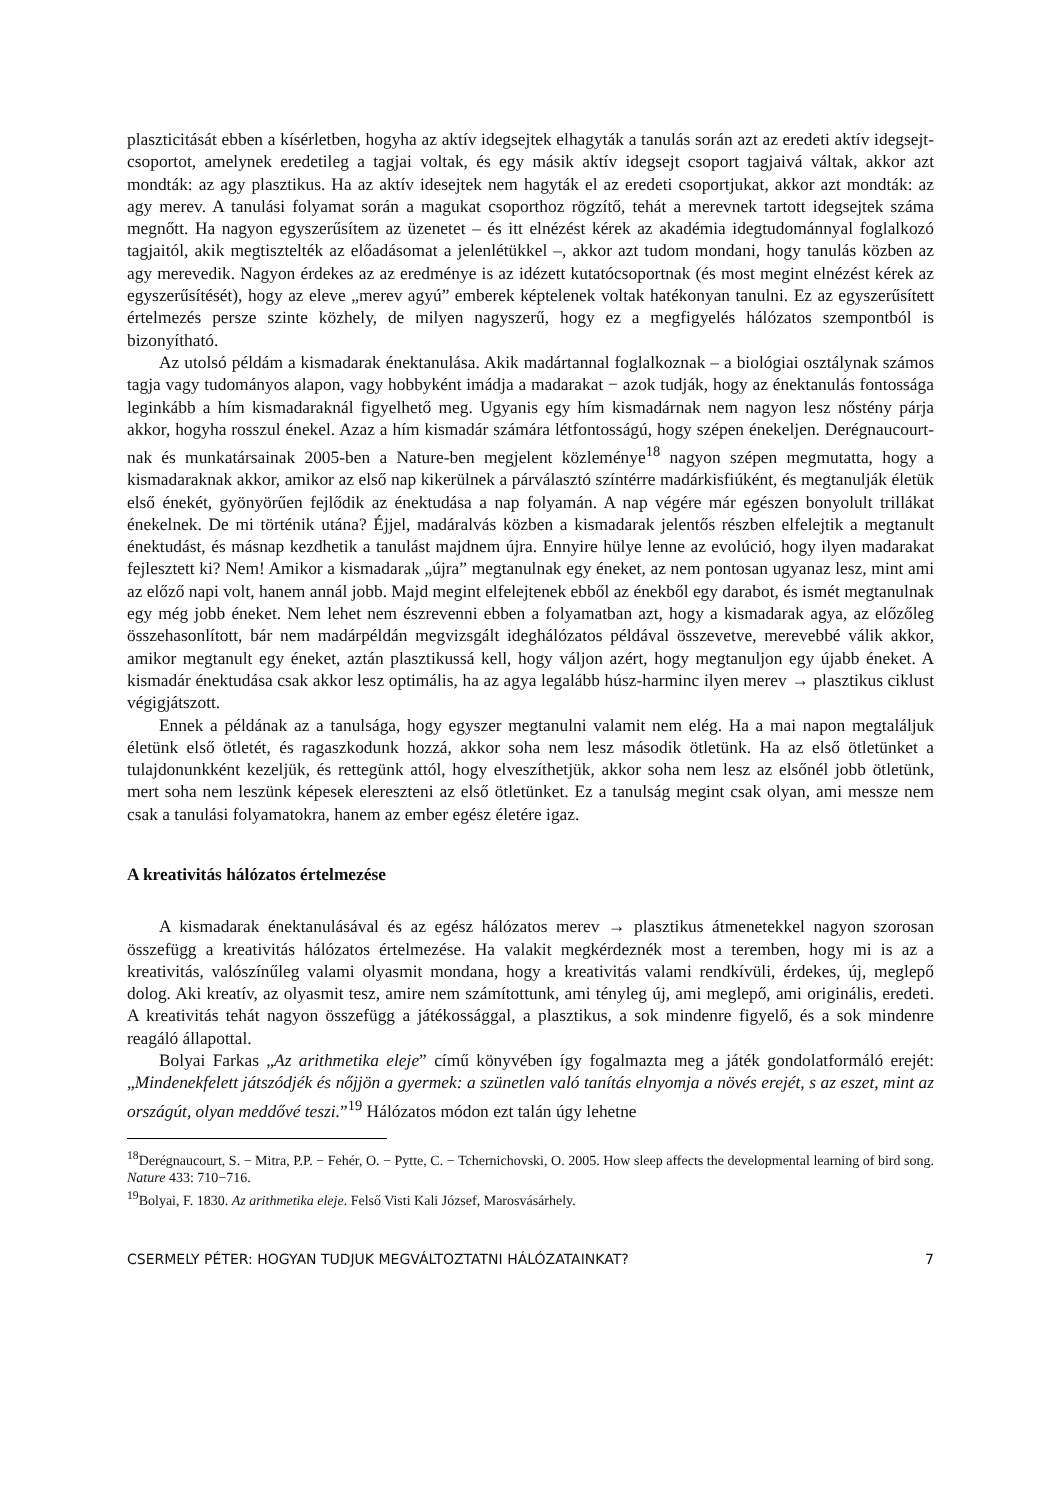plaszticitását ebben a kísérletben, hogyha az aktív idegsejtek elhagyták a tanulás során azt az eredeti aktív idegsejt-csoportot, amelynek eredetileg a tagjai voltak, és egy másik aktív idegsejt csoport tagjaivá váltak, akkor azt mondták: az agy plasztikus. Ha az aktív idesejtek nem hagyták el az eredeti csoportjukat, akkor azt mondták: az agy merev. A tanulási folyamat során a magukat csoporthoz rögzítő, tehát a merevnek tartott idegsejtek száma megnőtt. Ha nagyon egyszerűsítem az üzenetet – és itt elnézést kérek az akadémia idegtudománnyal foglalkozó tagjaitól, akik megtisztelték az előadásomat a jelenlétükkel –, akkor azt tudom mondani, hogy tanulás közben az agy merevedik. Nagyon érdekes az az eredménye is az idézett kutatócsoportnak (és most megint elnézést kérek az egyszerűsítését), hogy az eleve „merev agyú” emberek képtelenek voltak hatékonyan tanulni. Ez az egyszerűsített értelmezés persze szinte közhely, de milyen nagyszerű, hogy ez a megfigyelés hálózatos szempontból is bizonyítható.
Az utolsó példám a kismadarak énektanulása. Akik madártannal foglalkoznak – a biológiai osztálynak számos tagja vagy tudományos alapon, vagy hobbyként imádja a madarakat − azok tudják, hogy az énektanulás fontossága leginkább a hím kismadaraknál figyelhető meg. Ugyanis egy hím kismadárnak nem nagyon lesz nőstény párja akkor, hogyha rosszul énekel. Azaz a hím kismadár számára létfontosságú, hogy szépen énekeljen. Derégnaucourt-nak és munkatársainak 2005-ben a Nature-ben megjelent közleménye<sup>18</sup> nagyon szépen megmutatta, hogy a kismadaraknak akkor, amikor az első nap kikerülnek a párválasztó színtérre madárkisfiúként, és megtanulják életük első énekét, gyönyörűen fejlődik az énektudása a nap folyamán. A nap végére már egészen bonyolult trillákat énekelnek. De mi történik utána? Éjjel, madáralvás közben a kismadarak jelentős részben elfelejtik a megtanult énektudást, és másnap kezdhetik a tanulást majdnem újra. Ennyire hülye lenne az evolúció, hogy ilyen madarakat fejlesztett ki? Nem! Amikor a kismadarak „újra” megtanulnak egy éneket, az nem pontosan ugyanaz lesz, mint ami az előző napi volt, hanem annál jobb. Majd megint elfelejtenek ebből az énekből egy darabot, és ismét megtanulnak egy még jobb éneket. Nem lehet nem észrevenni ebben a folyamatban azt, hogy a kismadarak agya, az előzőleg összehasonlított, bár nem madárpéldán megvizsgált ideghálózatos példával összevetve, merevebbé válik akkor, amikor megtanult egy éneket, aztán plasztikussá kell, hogy váljon azért, hogy megtanuljon egy újabb éneket. A kismadár énektudása csak akkor lesz optimális, ha az agya legalább húsz-harminc ilyen merev → plasztikus ciklust végigjátszott.
Ennek a példának az a tanulsága, hogy egyszer megtanulni valamit nem elég. Ha a mai napon megtaláljuk életünk első ötletét, és ragaszkodunk hozzá, akkor soha nem lesz második ötletünk. Ha az első ötletünket a tulajdonunkként kezeljük, és rettegünk attól, hogy elveszíthetjük, akkor soha nem lesz az elsőnél jobb ötletünk, mert soha nem leszünk képesek elereszteni az első ötletünket. Ez a tanulság megint csak olyan, ami messze nem csak a tanulási folyamatokra, hanem az ember egész életére igaz.
A kreativitás hálózatos értelmezése
A kismadarak énektanulásával és az egész hálózatos merev → plasztikus átmenetekkel nagyon szorosan összefügg a kreativitás hálózatos értelmezése. Ha valakit megkérdeznék most a teremben, hogy mi is az a kreativitás, valószínűleg valami olyasmit mondana, hogy a kreativitás valami rendkívüli, érdekes, új, meglepő dolog. Aki kreatív, az olyasmit tesz, amire nem számítottunk, ami tényleg új, ami meglepő, ami originális, eredeti. A kreativitás tehát nagyon összefügg a játékossággal, a plasztikus, a sok mindenre figyelő, és a sok mindenre reagáló állapottal.
Bolyai Farkas „Az arithmetika eleje” című könyvében így fogalmazta meg a játék gondolatformáló erejét: „Mindenekfelett játszódjék és nőjjön a gyermek: a szünetlen való tanítás elnyomja a növés erejét, s az eszet, mint az országút, olyan meddővé teszi.”<sup>19</sup> Hálózatos módon ezt talán úgy lehetne
<sup>18</sup> Derégnaucourt, S. − Mitra, P.P. − Fehér, O. − Pytte, C. − Tchernichovski, O. 2005. How sleep affects the developmental learning of bird song. Nature 433: 710−716.
<sup>19</sup> Bolyai, F. 1830. Az arithmetika eleje. Felső Visti Kali József, Marosvásárhely.
CSERMELY PÉTER: HOGYAN TUDJUK MEGVÁLTOZTATNI HÁLÓZATAINKAT? 7